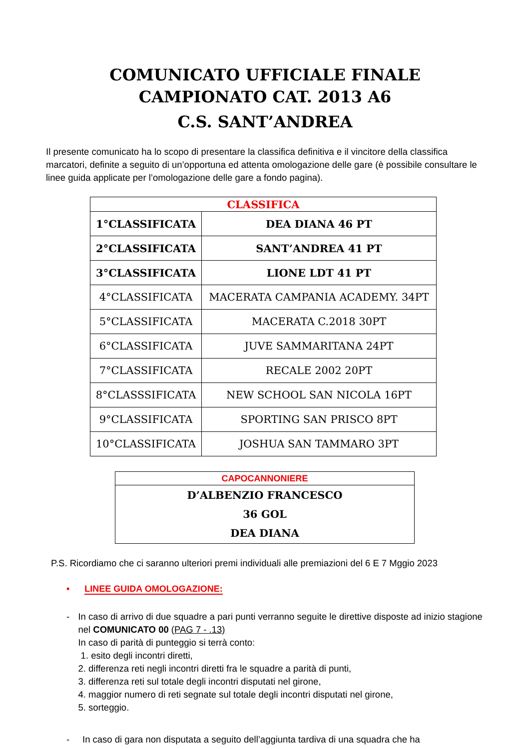COMUNICATO UFFICIALE FINALE
CAMPIONATO CAT. 2013 A6
C.S. SANT’ANDREA
Il presente comunicato ha lo scopo di presentare la classifica definitiva e il vincitore della classifica marcatori, definite a seguito di un’opportuna ed attenta omologazione delle gare (è possibile consultare le linee guida applicate per l’omologazione delle gare a fondo pagina).
| CLASSIFICA | |
| --- | --- |
| 1°CLASSIFICATA | DEA DIANA 46 PT |
| 2°CLASSIFICATA | SANT’ANDREA 41 PT |
| 3°CLASSIFICATA | LIONE LDT 41 PT |
| 4°CLASSIFICATA | MACERATA CAMPANIA ACADEMY. 34PT |
| 5°CLASSIFICATA | MACERATA C.2018 30PT |
| 6°CLASSIFICATA | JUVE SAMMARITANA 24PT |
| 7°CLASSIFICATA | RECALE 2002 20PT |
| 8°CLASSSIFICATA | NEW SCHOOL SAN NICOLA 16PT |
| 9°CLASSIFICATA | SPORTING SAN PRISCO 8PT |
| 10°CLASSIFICATA | JOSHUA SAN TAMMARO 3PT |
| CAPOCANNONIERE |
| --- |
| D’ALBENZIO FRANCESCO 36 GOL DEA DIANA |
P.S. Ricordiamo che ci saranno ulteriori premi individuali alle premiazioni del 6 E 7 Mggio 2023
• LINEE GUIDA OMOLOGAZIONE:
- In caso di arrivo di due squadre a pari punti verranno seguite le direttive disposte ad inizio stagione nel COMUNICATO 00 (PAG 7 - .13)
In caso di parità di punteggio si terrà conto:
1. esito degli incontri diretti,
2. differenza reti negli incontri diretti fra le squadre a parità di punti,
3. differenza reti sul totale degli incontri disputati nel girone,
4. maggior numero di reti segnate sul totale degli incontri disputati nel girone,
5. sorteggio.
- In caso di gara non disputata a seguito dell’aggiunta tardiva di una squadra che ha